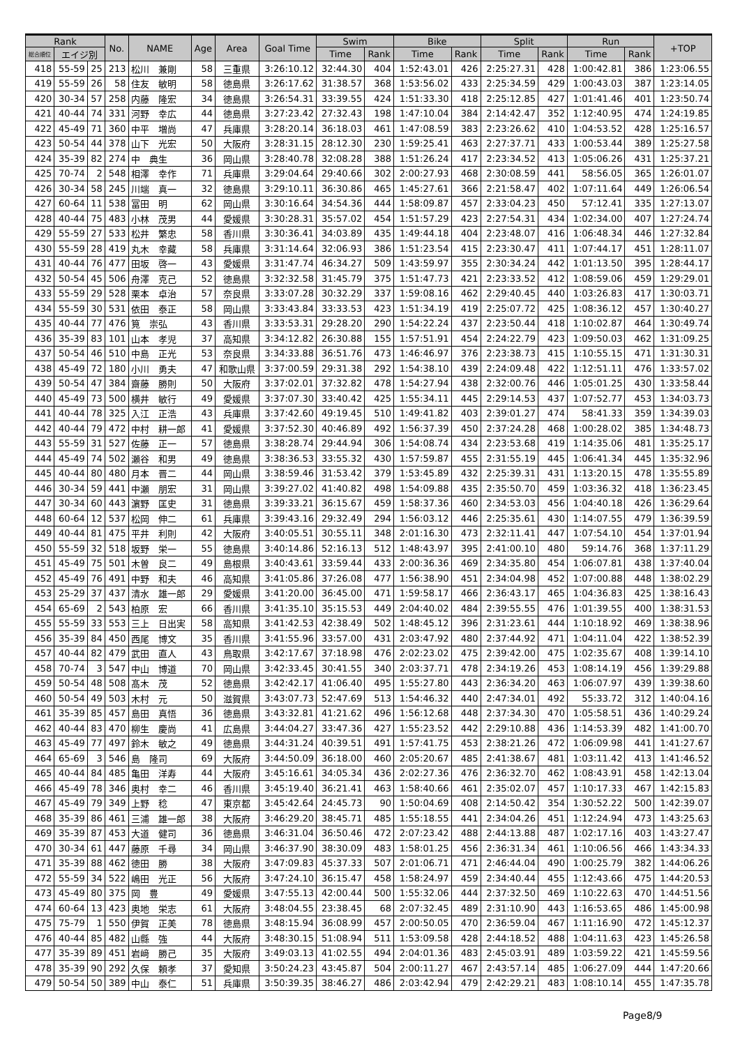| Rank | | | No. | NAME | Age | Area | Goal Time | Swim | | Bike | | Split | | Run | | +TOP |
| --- | --- | --- | --- | --- | --- | --- | --- | --- | --- | --- | --- | --- | --- | --- | --- | --- |
| 総合順位 | エイジ別 | | | | | | | Time | Rank | Time | Rank | Time | Rank | Time | Rank | |
| 418 | 55-59 | 25 | 213 | 松川 兼剛 | 58 | 三重県 | 3:26:10.12 | 32:44.30 | 404 | 1:52:43.01 | 426 | 2:25:27.31 | 428 | 1:00:42.81 | 386 | 1:23:06.55 |
| 419 | 55-59 | 26 | 58 | 住友 敏明 | 58 | 徳島県 | 3:26:17.62 | 31:38.57 | 368 | 1:53:56.02 | 433 | 2:25:34.59 | 429 | 1:00:43.03 | 387 | 1:23:14.05 |
| 420 | 30-34 | 57 | 258 | 内藤 隆宏 | 34 | 徳島県 | 3:26:54.31 | 33:39.55 | 424 | 1:51:33.30 | 418 | 2:25:12.85 | 427 | 1:01:41.46 | 401 | 1:23:50.74 |
| 421 | 40-44 | 74 | 331 | 河野 幸広 | 44 | 徳島県 | 3:27:23.42 | 27:32.43 | 198 | 1:47:10.04 | 384 | 2:14:42.47 | 352 | 1:12:40.95 | 474 | 1:24:19.85 |
| 422 | 45-49 | 71 | 360 | 中平 増尚 | 47 | 兵庫県 | 3:28:20.14 | 36:18.03 | 461 | 1:47:08.59 | 383 | 2:23:26.62 | 410 | 1:04:53.52 | 428 | 1:25:16.57 |
| 423 | 50-54 | 44 | 378 | 山下 光宏 | 50 | 大阪府 | 3:28:31.15 | 28:12.30 | 230 | 1:59:25.41 | 463 | 2:27:37.71 | 433 | 1:00:53.44 | 389 | 1:25:27.58 |
| 424 | 35-39 | 82 | 274 | 中 典生 | 36 | 岡山県 | 3:28:40.78 | 32:08.28 | 388 | 1:51:26.24 | 417 | 2:23:34.52 | 413 | 1:05:06.26 | 431 | 1:25:37.21 |
| 425 | 70-74 | 2 | 548 | 相澤 幸作 | 71 | 兵庫県 | 3:29:04.64 | 29:40.66 | 302 | 2:00:27.93 | 468 | 2:30:08.59 | 441 | 58:56.05 | 365 | 1:26:01.07 |
| 426 | 30-34 | 58 | 245 | 川端 真一 | 32 | 徳島県 | 3:29:10.11 | 36:30.86 | 465 | 1:45:27.61 | 366 | 2:21:58.47 | 402 | 1:07:11.64 | 449 | 1:26:06.54 |
| 427 | 60-64 | 11 | 538 | 冨田 明 | 62 | 岡山県 | 3:30:16.64 | 34:54.36 | 444 | 1:58:09.87 | 457 | 2:33:04.23 | 450 | 57:12.41 | 335 | 1:27:13.07 |
| 428 | 40-44 | 75 | 483 | 小林 茂男 | 44 | 愛媛県 | 3:30:28.31 | 35:57.02 | 454 | 1:51:57.29 | 423 | 2:27:54.31 | 434 | 1:02:34.00 | 407 | 1:27:24.74 |
| 429 | 55-59 | 27 | 533 | 松井 繁忠 | 58 | 香川県 | 3:30:36.41 | 34:03.89 | 435 | 1:49:44.18 | 404 | 2:23:48.07 | 416 | 1:06:48.34 | 446 | 1:27:32.84 |
| 430 | 55-59 | 28 | 419 | 丸木 幸藏 | 58 | 兵庫県 | 3:31:14.64 | 32:06.93 | 386 | 1:51:23.54 | 415 | 2:23:30.47 | 411 | 1:07:44.17 | 451 | 1:28:11.07 |
| 431 | 40-44 | 76 | 477 | 田坂 啓一 | 43 | 愛媛県 | 3:31:47.74 | 46:34.27 | 509 | 1:43:59.97 | 355 | 2:30:34.24 | 442 | 1:01:13.50 | 395 | 1:28:44.17 |
| 432 | 50-54 | 45 | 506 | 舟澤 克己 | 52 | 徳島県 | 3:32:32.58 | 31:45.79 | 375 | 1:51:47.73 | 421 | 2:23:33.52 | 412 | 1:08:59.06 | 459 | 1:29:29.01 |
| 433 | 55-59 | 29 | 528 | 栗本 卓治 | 57 | 奈良県 | 3:33:07.28 | 30:32.29 | 337 | 1:59:08.16 | 462 | 2:29:40.45 | 440 | 1:03:26.83 | 417 | 1:30:03.71 |
| 434 | 55-59 | 30 | 531 | 依田 泰正 | 58 | 岡山県 | 3:33:43.84 | 33:33.53 | 423 | 1:51:34.19 | 419 | 2:25:07.72 | 425 | 1:08:36.12 | 457 | 1:30:40.27 |
| 435 | 40-44 | 77 | 476 | 筧 崇弘 | 43 | 香川県 | 3:33:53.31 | 29:28.20 | 290 | 1:54:22.24 | 437 | 2:23:50.44 | 418 | 1:10:02.87 | 464 | 1:30:49.74 |
| 436 | 35-39 | 83 | 101 | 山本 孝児 | 37 | 高知県 | 3:34:12.82 | 26:30.88 | 155 | 1:57:51.91 | 454 | 2:24:22.79 | 423 | 1:09:50.03 | 462 | 1:31:09.25 |
| 437 | 50-54 | 46 | 510 | 中島 正光 | 53 | 奈良県 | 3:34:33.88 | 36:51.76 | 473 | 1:46:46.97 | 376 | 2:23:38.73 | 415 | 1:10:55.15 | 471 | 1:31:30.31 |
| 438 | 45-49 | 72 | 180 | 小川 勇夫 | 47 | 和歌山県 | 3:37:00.59 | 29:31.38 | 292 | 1:54:38.10 | 439 | 2:24:09.48 | 422 | 1:12:51.11 | 476 | 1:33:57.02 |
| 439 | 50-54 | 47 | 384 | 齋藤 勝則 | 50 | 大阪府 | 3:37:02.01 | 37:32.82 | 478 | 1:54:27.94 | 438 | 2:32:00.76 | 446 | 1:05:01.25 | 430 | 1:33:58.44 |
| 440 | 45-49 | 73 | 500 | 横井 敏行 | 49 | 愛媛県 | 3:37:07.30 | 33:40.42 | 425 | 1:55:34.11 | 445 | 2:29:14.53 | 437 | 1:07:52.77 | 453 | 1:34:03.73 |
| 441 | 40-44 | 78 | 325 | 入江 正浩 | 43 | 兵庫県 | 3:37:42.60 | 49:19.45 | 510 | 1:49:41.82 | 403 | 2:39:01.27 | 474 | 58:41.33 | 359 | 1:34:39.03 |
| 442 | 40-44 | 79 | 472 | 中村 耕一郎 | 41 | 愛媛県 | 3:37:52.30 | 40:46.89 | 492 | 1:56:37.39 | 450 | 2:37:24.28 | 468 | 1:00:28.02 | 385 | 1:34:48.73 |
| 443 | 55-59 | 31 | 527 | 佐藤 正一 | 57 | 徳島県 | 3:38:28.74 | 29:44.94 | 306 | 1:54:08.74 | 434 | 2:23:53.68 | 419 | 1:14:35.06 | 481 | 1:35:25.17 |
| 444 | 45-49 | 74 | 502 | 瀬谷 和男 | 49 | 徳島県 | 3:38:36.53 | 33:55.32 | 430 | 1:57:59.87 | 455 | 2:31:55.19 | 445 | 1:06:41.34 | 445 | 1:35:32.96 |
| 445 | 40-44 | 80 | 480 | 月本 晋二 | 44 | 岡山県 | 3:38:59.46 | 31:53.42 | 379 | 1:53:45.89 | 432 | 2:25:39.31 | 431 | 1:13:20.15 | 478 | 1:35:55.89 |
| 446 | 30-34 | 59 | 441 | 中瀬 朋宏 | 31 | 岡山県 | 3:39:27.02 | 41:40.82 | 498 | 1:54:09.88 | 435 | 2:35:50.70 | 459 | 1:03:36.32 | 418 | 1:36:23.45 |
| 447 | 30-34 | 60 | 443 | 濵野 匡史 | 31 | 徳島県 | 3:39:33.21 | 36:15.67 | 459 | 1:58:37.36 | 460 | 2:34:53.03 | 456 | 1:04:40.18 | 426 | 1:36:29.64 |
| 448 | 60-64 | 12 | 537 | 松岡 伸二 | 61 | 兵庫県 | 3:39:43.16 | 29:32.49 | 294 | 1:56:03.12 | 446 | 2:25:35.61 | 430 | 1:14:07.55 | 479 | 1:36:39.59 |
| 449 | 40-44 | 81 | 475 | 平井 利則 | 42 | 大阪府 | 3:40:05.51 | 30:55.11 | 348 | 2:01:16.30 | 473 | 2:32:11.41 | 447 | 1:07:54.10 | 454 | 1:37:01.94 |
| 450 | 55-59 | 32 | 518 | 坂野 栄一 | 55 | 徳島県 | 3:40:14.86 | 52:16.13 | 512 | 1:48:43.97 | 395 | 2:41:00.10 | 480 | 59:14.76 | 368 | 1:37:11.29 |
| 451 | 45-49 | 75 | 501 | 木曽 良二 | 49 | 島根県 | 3:40:43.61 | 33:59.44 | 433 | 2:00:36.36 | 469 | 2:34:35.80 | 454 | 1:06:07.81 | 438 | 1:37:40.04 |
| 452 | 45-49 | 76 | 491 | 中野 和夫 | 46 | 高知県 | 3:41:05.86 | 37:26.08 | 477 | 1:56:38.90 | 451 | 2:34:04.98 | 452 | 1:07:00.88 | 448 | 1:38:02.29 |
| 453 | 25-29 | 37 | 437 | 清水 雄一郎 | 29 | 愛媛県 | 3:41:20.00 | 36:45.00 | 471 | 1:59:58.17 | 466 | 2:36:43.17 | 465 | 1:04:36.83 | 425 | 1:38:16.43 |
| 454 | 65-69 | 2 | 543 | 柏原 宏 | 66 | 香川県 | 3:41:35.10 | 35:15.53 | 449 | 2:04:40.02 | 484 | 2:39:55.55 | 476 | 1:01:39.55 | 400 | 1:38:31.53 |
| 455 | 55-59 | 33 | 553 | 三上 日出実 | 58 | 高知県 | 3:41:42.53 | 42:38.49 | 502 | 1:48:45.12 | 396 | 2:31:23.61 | 444 | 1:10:18.92 | 469 | 1:38:38.96 |
| 456 | 35-39 | 84 | 450 | 西尾 博文 | 35 | 香川県 | 3:41:55.96 | 33:57.00 | 431 | 2:03:47.92 | 480 | 2:37:44.92 | 471 | 1:04:11.04 | 422 | 1:38:52.39 |
| 457 | 40-44 | 82 | 479 | 武田 直人 | 43 | 鳥取県 | 3:42:17.67 | 37:18.98 | 476 | 2:02:23.02 | 475 | 2:39:42.00 | 475 | 1:02:35.67 | 408 | 1:39:14.10 |
| 458 | 70-74 | 3 | 547 | 中山 博道 | 70 | 岡山県 | 3:42:33.45 | 30:41.55 | 340 | 2:03:37.71 | 478 | 2:34:19.26 | 453 | 1:08:14.19 | 456 | 1:39:29.88 |
| 459 | 50-54 | 48 | 508 | 髙木 茂 | 52 | 徳島県 | 3:42:42.17 | 41:06.40 | 495 | 1:55:27.80 | 443 | 2:36:34.20 | 463 | 1:06:07.97 | 439 | 1:39:38.60 |
| 460 | 50-54 | 49 | 503 | 木村 元 | 50 | 滋賀県 | 3:43:07.73 | 52:47.69 | 513 | 1:54:46.32 | 440 | 2:47:34.01 | 492 | 55:33.72 | 312 | 1:40:04.16 |
| 461 | 35-39 | 85 | 457 | 島田 真悟 | 36 | 徳島県 | 3:43:32.81 | 41:21.62 | 496 | 1:56:12.68 | 448 | 2:37:34.30 | 470 | 1:05:58.51 | 436 | 1:40:29.24 |
| 462 | 40-44 | 83 | 470 | 柳生 慶尚 | 41 | 広島県 | 3:44:04.27 | 33:47.36 | 427 | 1:55:23.52 | 442 | 2:29:10.88 | 436 | 1:14:53.39 | 482 | 1:41:00.70 |
| 463 | 45-49 | 77 | 497 | 鈴木 敏之 | 49 | 徳島県 | 3:44:31.24 | 40:39.51 | 491 | 1:57:41.75 | 453 | 2:38:21.26 | 472 | 1:06:09.98 | 441 | 1:41:27.67 |
| 464 | 65-69 | 3 | 546 | 島 隆司 | 69 | 大阪府 | 3:44:50.09 | 36:18.00 | 460 | 2:05:20.67 | 485 | 2:41:38.67 | 481 | 1:03:11.42 | 413 | 1:41:46.52 |
| 465 | 40-44 | 84 | 485 | 亀田 洋寿 | 44 | 大阪府 | 3:45:16.61 | 34:05.34 | 436 | 2:02:27.36 | 476 | 2:36:32.70 | 462 | 1:08:43.91 | 458 | 1:42:13.04 |
| 466 | 45-49 | 78 | 346 | 奥村 幸二 | 46 | 香川県 | 3:45:19.40 | 36:21.41 | 463 | 1:58:40.66 | 461 | 2:35:02.07 | 457 | 1:10:17.33 | 467 | 1:42:15.83 |
| 467 | 45-49 | 79 | 349 | 上野 稔 | 47 | 東京都 | 3:45:42.64 | 24:45.73 | 90 | 1:50:04.69 | 408 | 2:14:50.42 | 354 | 1:30:52.22 | 500 | 1:42:39.07 |
| 468 | 35-39 | 86 | 461 | 三浦 雄一郎 | 38 | 大阪府 | 3:46:29.20 | 38:45.71 | 485 | 1:55:18.55 | 441 | 2:34:04.26 | 451 | 1:12:24.94 | 473 | 1:43:25.63 |
| 469 | 35-39 | 87 | 453 | 大道 健司 | 36 | 徳島県 | 3:46:31.04 | 36:50.46 | 472 | 2:07:23.42 | 488 | 2:44:13.88 | 487 | 1:02:17.16 | 403 | 1:43:27.47 |
| 470 | 30-34 | 61 | 447 | 藤原 千尋 | 34 | 岡山県 | 3:46:37.90 | 38:30.09 | 483 | 1:58:01.25 | 456 | 2:36:31.34 | 461 | 1:10:06.56 | 466 | 1:43:34.33 |
| 471 | 35-39 | 88 | 462 | 徳田 勝 | 38 | 大阪府 | 3:47:09.83 | 45:37.33 | 507 | 2:01:06.71 | 471 | 2:46:44.04 | 490 | 1:00:25.79 | 382 | 1:44:06.26 |
| 472 | 55-59 | 34 | 522 | 嶋田 光正 | 56 | 大阪府 | 3:47:24.10 | 36:15.47 | 458 | 1:58:24.97 | 459 | 2:34:40.44 | 455 | 1:12:43.66 | 475 | 1:44:20.53 |
| 473 | 45-49 | 80 | 375 | 岡 豊 | 49 | 愛媛県 | 3:47:55.13 | 42:00.44 | 500 | 1:55:32.06 | 444 | 2:37:32.50 | 469 | 1:10:22.63 | 470 | 1:44:51.56 |
| 474 | 60-64 | 13 | 423 | 奥地 栄志 | 61 | 大阪府 | 3:48:04.55 | 23:38.45 | 68 | 2:07:32.45 | 489 | 2:31:10.90 | 443 | 1:16:53.65 | 486 | 1:45:00.98 |
| 475 | 75-79 | 1 | 550 | 伊賀 正美 | 78 | 徳島県 | 3:48:15.94 | 36:08.99 | 457 | 2:00:50.05 | 470 | 2:36:59.04 | 467 | 1:11:16.90 | 472 | 1:45:12.37 |
| 476 | 40-44 | 85 | 482 | 山縣 強 | 44 | 大阪府 | 3:48:30.15 | 51:08.94 | 511 | 1:53:09.58 | 428 | 2:44:18.52 | 488 | 1:04:11.63 | 423 | 1:45:26.58 |
| 477 | 35-39 | 89 | 451 | 岩﨑 勝己 | 35 | 大阪府 | 3:49:03.13 | 41:02.55 | 494 | 2:04:01.36 | 483 | 2:45:03.91 | 489 | 1:03:59.22 | 421 | 1:45:59.56 |
| 478 | 35-39 | 90 | 292 | 久保 頼孝 | 37 | 愛知県 | 3:50:24.23 | 43:45.87 | 504 | 2:00:11.27 | 467 | 2:43:57.14 | 485 | 1:06:27.09 | 444 | 1:47:20.66 |
| 479 | 50-54 | 50 | 389 | 中山 泰仁 | 51 | 兵庫県 | 3:50:39.35 | 38:46.27 | 486 | 2:03:42.94 | 479 | 2:42:29.21 | 483 | 1:08:10.14 | 455 | 1:47:35.78 |
Page8/9